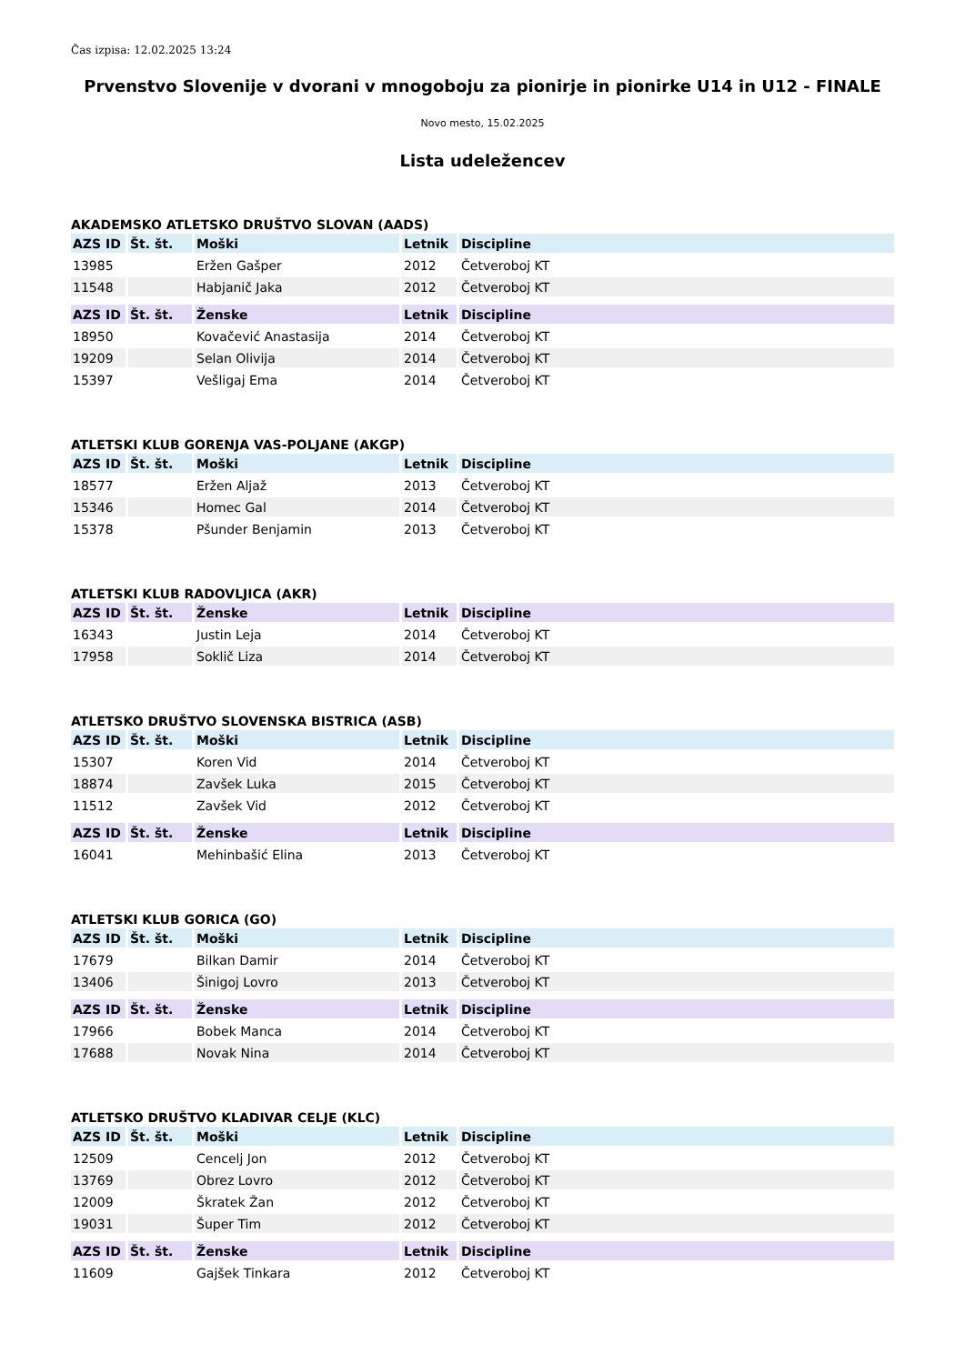Čas izpisa: 12.02.2025 13:24
Prvenstvo Slovenije v dvorani v mnogoboju za pionirje in pionirke U14 in U12 - FINALE
Novo mesto, 15.02.2025
Lista udeležencev
AKADEMSKO ATLETSKO DRUŠTVO SLOVAN (AADS)
| AZS ID | Št. št. | Moški | Letnik | Discipline |
| --- | --- | --- | --- | --- |
| 13985 | | Eržen Gašper | 2012 | Četveroboj KT |
| 11548 | | Habjanič Jaka | 2012 | Četveroboj KT |
| AZS ID | Št. št. | Ženske | Letnik | Discipline |
| --- | --- | --- | --- | --- |
| 18950 | | Kovačević Anastasija | 2014 | Četveroboj KT |
| 19209 | | Selan Olivija | 2014 | Četveroboj KT |
| 15397 | | Vešligaj Ema | 2014 | Četveroboj KT |
ATLETSKI KLUB GORENJA VAS-POLJANE (AKGP)
| AZS ID | Št. št. | Moški | Letnik | Discipline |
| --- | --- | --- | --- | --- |
| 18577 | | Eržen Aljaž | 2013 | Četveroboj KT |
| 15346 | | Homec Gal | 2014 | Četveroboj KT |
| 15378 | | Pšunder Benjamin | 2013 | Četveroboj KT |
ATLETSKI KLUB RADOVLJICA (AKR)
| AZS ID | Št. št. | Ženske | Letnik | Discipline |
| --- | --- | --- | --- | --- |
| 16343 | | Justin Leja | 2014 | Četveroboj KT |
| 17958 | | Soklič Liza | 2014 | Četveroboj KT |
ATLETSKO DRUŠTVO SLOVENSKA BISTRICA (ASB)
| AZS ID | Št. št. | Moški | Letnik | Discipline |
| --- | --- | --- | --- | --- |
| 15307 | | Koren Vid | 2014 | Četveroboj KT |
| 18874 | | Zavšek Luka | 2015 | Četveroboj KT |
| 11512 | | Zavšek Vid | 2012 | Četveroboj KT |
| AZS ID | Št. št. | Ženske | Letnik | Discipline |
| --- | --- | --- | --- | --- |
| 16041 | | Mehinbašić Elina | 2013 | Četveroboj KT |
ATLETSKI KLUB GORICA (GO)
| AZS ID | Št. št. | Moški | Letnik | Discipline |
| --- | --- | --- | --- | --- |
| 17679 | | Bilkan Damir | 2014 | Četveroboj KT |
| 13406 | | Šinigoj Lovro | 2013 | Četveroboj KT |
| AZS ID | Št. št. | Ženske | Letnik | Discipline |
| --- | --- | --- | --- | --- |
| 17966 | | Bobek Manca | 2014 | Četveroboj KT |
| 17688 | | Novak Nina | 2014 | Četveroboj KT |
ATLETSKO DRUŠTVO KLADIVAR CELJE (KLC)
| AZS ID | Št. št. | Moški | Letnik | Discipline |
| --- | --- | --- | --- | --- |
| 12509 | | Cencelj Jon | 2012 | Četveroboj KT |
| 13769 | | Obrez Lovro | 2012 | Četveroboj KT |
| 12009 | | Škratek Žan | 2012 | Četveroboj KT |
| 19031 | | Šuper Tim | 2012 | Četveroboj KT |
| AZS ID | Št. št. | Ženske | Letnik | Discipline |
| --- | --- | --- | --- | --- |
| 11609 | | Gajšek Tinkara | 2012 | Četveroboj KT |